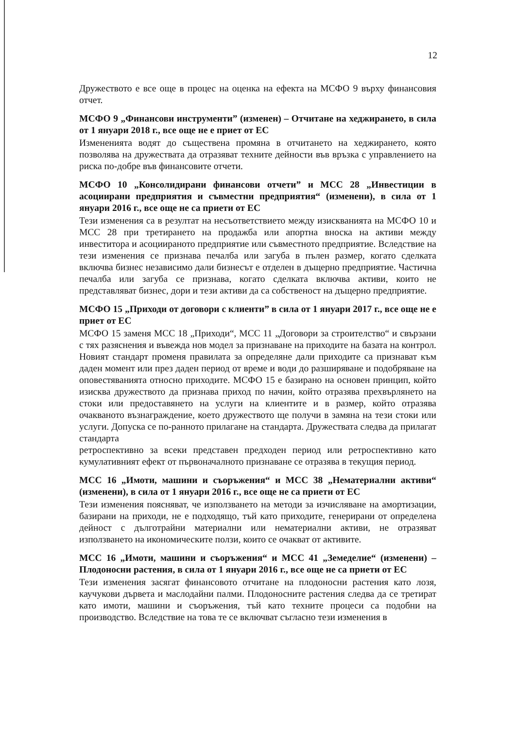12
Дружеството е все още в процес на оценка на ефекта на МСФО 9 върху финансовия отчет.
МСФО 9 „Финансови инструменти” (изменен) – Отчитане на хеджирането, в сила от 1 януари 2018 г., все още не е приет от ЕС
Измененията водят до съществена промяна в отчитането на хеджирането, която позволява на дружествата да отразяват техните дейности във връзка с управлението на риска по-добре във финансовите отчети.
МСФО 10 „Консолидирани финансови отчети” и МСС 28 „Инвестиции в асоциирани предприятия и съвместни предприятия“ (изменени), в сила от 1 януари 2016 г., все още не са приети от ЕС
Тези изменения са в резултат на несъответствието между изискванията на МСФО 10 и МСС 28 при третирането на продажба или апортна вноска на активи между инвеститора и асоциираното предприятие или съвместното предприятие. Вследствие на тези изменения се признава печалба или загуба в пълен размер, когато сделката включва бизнес независимо дали бизнесът е отделен в дъщерно предприятие. Частична печалба или загуба се признава, когато сделката включва активи, които не представляват бизнес, дори и тези активи да са собственост на дъщерно предприятие.
МСФО 15 „Приходи от договори с клиенти” в сила от 1 януари 2017 г., все още не е приет от ЕС
МСФО 15 заменя МСС 18 „Приходи“, МСС 11 „Договори за строителство“ и свързани с тях разяснения и въвежда нов модел за признаване на приходите на базата на контрол. Новият стандарт променя правилата за определяне дали приходите са признават към даден момент или през даден период от време и води до разширяване и подобряване на оповестяванията относно приходите. МСФО 15 е базирано на основен принцип, който изисква дружеството да признава приход по начин, който отразява прехвърлянето на стоки или предоставянето на услуги на клиентите и в размер, който отразява очакваното възнаграждение, което дружеството ще получи в замяна на тези стоки или услуги. Допуска се по-ранното прилагане на стандарта. Дружествата следва да прилагат стандарта
ретроспективно за всеки представен предходен период или ретроспективно като кумулативният ефект от първоначалното признаване се отразява в текущия период.
МСС 16 „Имоти, машини и съоръжения“ и МСС 38 „Нематериални активи“ (изменени), в сила от 1 януари 2016 г., все още не са приети от ЕС
Тези изменения поясняват, че използването на методи за изчисляване на амортизации, базирани на приходи, не е подходящо, тъй като приходите, генерирани от определена дейност с дълготрайни материални или нематериални активи, не отразяват използването на икономическите ползи, които се очакват от активите.
МСС 16 „Имоти, машини и съоръжения“ и МСС 41 „Земеделие“ (изменени) – Плодоносни растения, в сила от 1 януари 2016 г., все още не са приети от ЕС
Тези изменения засягат финансовото отчитане на плодоносни растения като лозя, каучукови дървета и маслодайни палми. Плодоносните растения следва да се третират като имоти, машини и съоръжения, тъй като техните процеси са подобни на производство. Вследствие на това те се включват съгласно тези изменения в